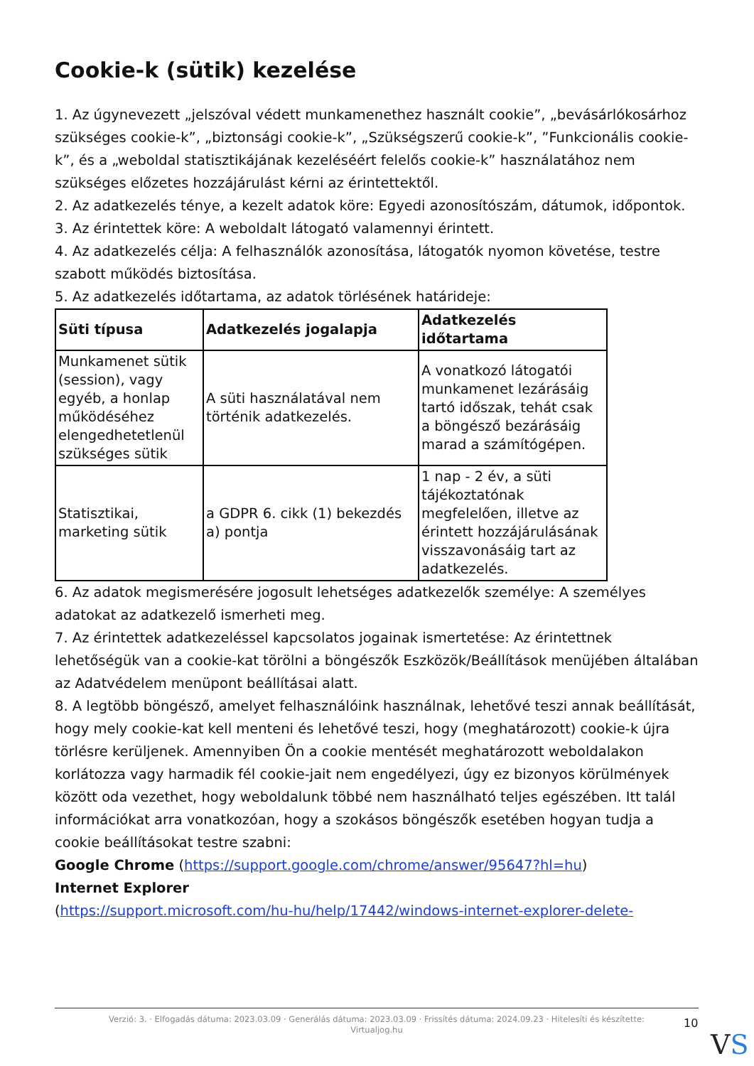Cookie-k (sütik) kezelése
1. Az úgynevezett „jelszóval védett munkamenethez használt cookie”, „bevásárlókosárhoz szükséges cookie-k”, „biztonsági cookie-k”, „Szükségszerű cookie-k”, ”Funkcionális cookie-k”, és a „weboldal statisztikájának kezeléséért felelős cookie-k” használatához nem szükséges előzetes hozzájárulást kérni az érintettektől.
2. Az adatkezelés ténye, a kezelt adatok köre: Egyedi azonosítószám, dátumok, időpontok.
3. Az érintettek köre: A weboldalt látogató valamennyi érintett.
4. Az adatkezelés célja: A felhasználók azonosítása, látogatók nyomon követése, testre szabott működés biztosítása.
5. Az adatkezelés időtartama, az adatok törlésének határideje:
| Süti típusa | Adatkezelés jogalapja | Adatkezelés időtartama |
| --- | --- | --- |
| Munkamenet sütik (session), vagy egyéb, a honlap működéséhez elengedhetetlenül szükséges sütik | A süti használatával nem történik adatkezelés. | A vonatkozó látogatói munkamenet lezárásáig tartó időszak, tehát csak a böngésző bezárásáig marad a számítógépen. |
| Statisztikai, marketing sütik | a GDPR 6. cikk (1) bekezdés a) pontja | 1 nap - 2 év, a süti tájékoztatónak megfelelően, illetve az érintett hozzájárulásának visszavonásáig tart az adatkezelés. |
6. Az adatok megismerésére jogosult lehetséges adatkezelők személye: A személyes adatokat az adatkezelő ismerheti meg.
7. Az érintettek adatkezeléssel kapcsolatos jogainak ismertetése: Az érintettnek lehetőségük van a cookie-kat törölni a böngészők Eszközök/Beállítások menüjében általában az Adatvédelem menüpont beállításai alatt.
8. A legtöbb böngésző, amelyet felhasználóink használnak, lehetővé teszi annak beállítását, hogy mely cookie-kat kell menteni és lehetővé teszi, hogy (meghatározott) cookie-k újra törlésre kerüljenek. Amennyiben Ön a cookie mentését meghatározott weboldalakon korlátozza vagy harmadik fél cookie-jait nem engedélyezi, úgy ez bizonyos körülmények között oda vezethet, hogy weboldalunk többé nem használható teljes egészében. Itt talál információkat arra vonatkozóan, hogy a szokásos böngészők esetében hogyan tudja a cookie beállításokat testre szabni:
Google Chrome (https://support.google.com/chrome/answer/95647?hl=hu)
Internet Explorer
(https://support.microsoft.com/hu-hu/help/17442/windows-internet-explorer-delete-
Verzió: 3. · Elfogadás dátuma: 2023.03.09 · Generálás dátuma: 2023.03.09 · Frissítés dátuma: 2024.09.23 · Hitelesíti és készítette:
Virtualjog.hu
10
VS